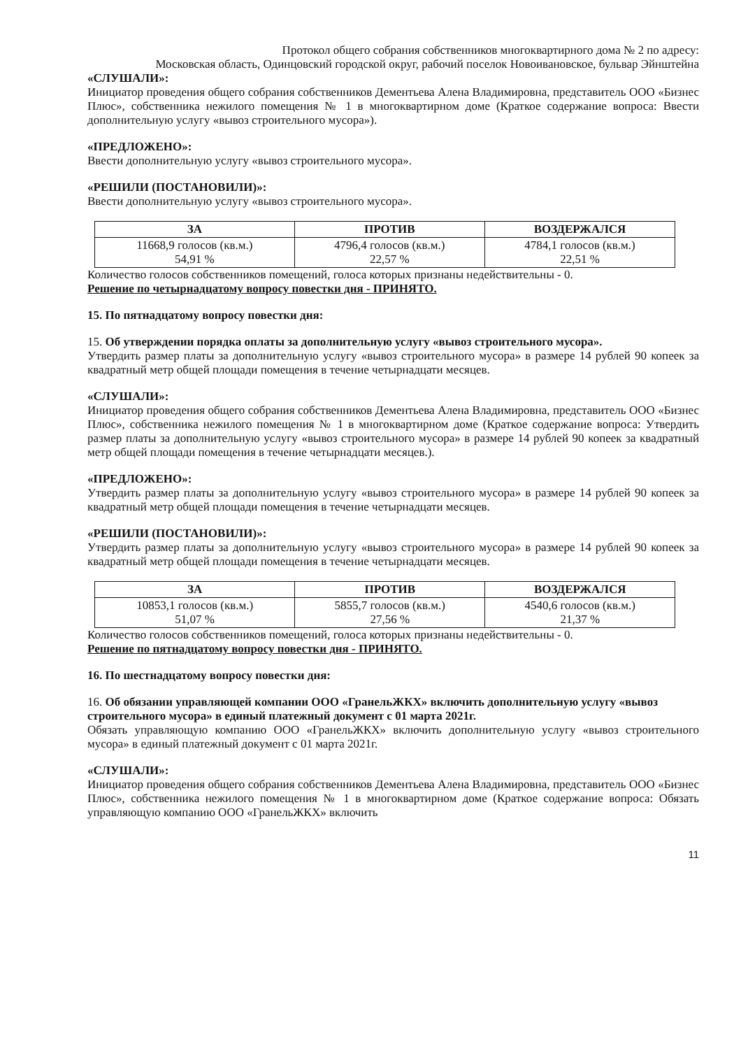Протокол общего собрания собственников многоквартирного дома № 2 по адресу:
Московская область, Одинцовский городской округ, рабочий поселок Новоивановское, бульвар Эйнштейна
«СЛУШАЛИ»:
Инициатор проведения общего собрания собственников Дементьева Алена Владимировна, представитель ООО «Бизнес Плюс», собственника нежилого помещения № 1 в многоквартирном доме (Краткое содержание вопроса: Ввести дополнительную услугу «вывоз строительного мусора»).
«ПРЕДЛОЖЕНО»:
Ввести дополнительную услугу «вывоз строительного мусора».
«РЕШИЛИ (ПОСТАНОВИЛИ)»:
Ввести дополнительную услугу «вывоз строительного мусора».
| ЗА | ПРОТИВ | ВОЗДЕРЖАЛСЯ |
| --- | --- | --- |
| 11668,9 голосов (кв.м.) 54,91 % | 4796,4 голосов (кв.м.) 22,57 % | 4784,1 голосов (кв.м.) 22,51 % |
Количество голосов собственников помещений, голоса которых признаны недействительны - 0.
Решение по четырнадцатому вопросу повестки дня - ПРИНЯТО.
15. По пятнадцатому вопросу повестки дня:
15. Об утверждении порядка оплаты за дополнительную услугу «вывоз строительного мусора».
Утвердить размер платы за дополнительную услугу «вывоз строительного мусора» в размере 14 рублей 90 копеек за квадратный метр общей площади помещения в течение четырнадцати месяцев.
«СЛУШАЛИ»:
Инициатор проведения общего собрания собственников Дементьева Алена Владимировна, представитель ООО «Бизнес Плюс», собственника нежилого помещения № 1 в многоквартирном доме (Краткое содержание вопроса: Утвердить размер платы за дополнительную услугу «вывоз строительного мусора» в размере 14 рублей 90 копеек за квадратный метр общей площади помещения в течение четырнадцати месяцев.).
«ПРЕДЛОЖЕНО»:
Утвердить размер платы за дополнительную услугу «вывоз строительного мусора» в размере 14 рублей 90 копеек за квадратный метр общей площади помещения в течение четырнадцати месяцев.
«РЕШИЛИ (ПОСТАНОВИЛИ)»:
Утвердить размер платы за дополнительную услугу «вывоз строительного мусора» в размере 14 рублей 90 копеек за квадратный метр общей площади помещения в течение четырнадцати месяцев.
| ЗА | ПРОТИВ | ВОЗДЕРЖАЛСЯ |
| --- | --- | --- |
| 10853,1 голосов (кв.м.) 51,07 % | 5855,7 голосов (кв.м.) 27,56 % | 4540,6 голосов (кв.м.) 21,37 % |
Количество голосов собственников помещений, голоса которых признаны недействительны - 0.
Решение по пятнадцатому вопросу повестки дня - ПРИНЯТО.
16. По шестнадцатому вопросу повестки дня:
16. Об обязании управляющей компании ООО «ГранельЖКХ» включить дополнительную услугу «вывоз строительного мусора» в единый платежный документ с 01 марта 2021г.
Обязать управляющую компанию ООО «ГранельЖКХ» включить дополнительную услугу «вывоз строительного мусора» в единый платежный документ с 01 марта 2021г.
«СЛУШАЛИ»:
Инициатор проведения общего собрания собственников Дементьева Алена Владимировна, представитель ООО «Бизнес Плюс», собственника нежилого помещения № 1 в многоквартирном доме (Краткое содержание вопроса: Обязать управляющую компанию ООО «ГранельЖКХ» включить
11